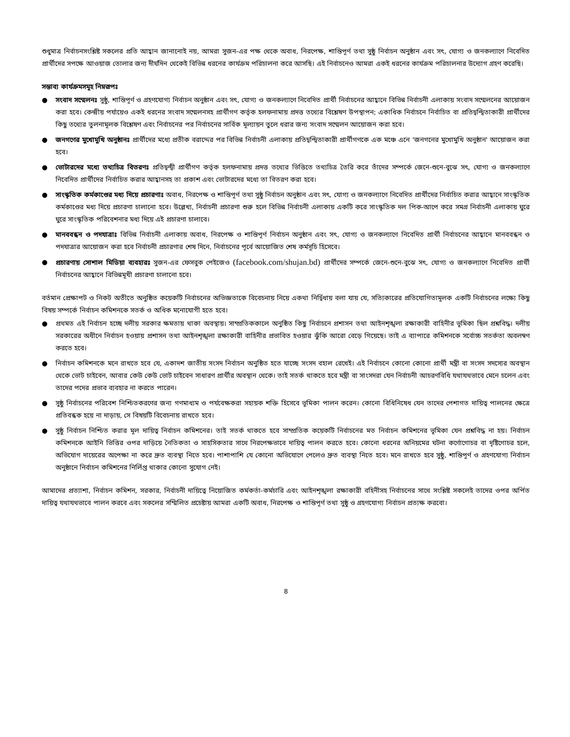শুধুমাত্র নির্বাচনসংশ্লিষ্ট সকলের প্রতি আহ্বান জানানোই নয়, আমরা সুজন-এর পক্ষ থেকে অবাধ, নিরপেক্ষ, শান্তিপূর্ণ তথা সুষ্ঠু নির্বাচন অনুষ্ঠান এবং সৎ, যোগ্য ও জনকল্যাণে নিবেদিত প্রার্থীদের সপক্ষে আওয়াজ তোলার জন্য দীর্ঘদিন থেকেই বিভিন্ন ধরনের কার্যক্রম পরিচালনা করে আসছি। এই নির্বাচনেও আমরা একই ধরনের কার্যক্রম পরিচালনার উদ্যোগ গ্রহণ করেছি।
সম্ভাব্য কার্যক্রমসমূহ নিম্নরূপঃ
● সংবাদ সম্মেলনঃ সুষ্ঠু, শান্তিপূর্ণ ও গ্রহণযোগ্য নির্বাচন অনুষ্ঠান এবং সৎ, যোগ্য ও জনকল্যাণে নিবেদিত প্রার্থী নির্বাচনের আহ্বানে বিভিন্ন নির্বাচনী এলাকায় সংবাদ সম্মেলনের আয়োজন করা হবে। কেন্দ্রীয় পর্যায়েও একই ধরনের সংবাদ সম্মেলনসহ প্রার্থীগণ কর্তৃক হলফনামায় প্রদত্ত তথ্যের বিশ্লেষণ উপস্থাপন; একাধিক নির্বাচনে নির্বাচিত বা প্রতিদ্বন্দ্বিতাকারী প্রার্থীদের কিছু তথ্যের তুলনামূলক বিশ্লেষণ এবং নির্বাচনের পর নির্বাচনের সার্বিক মূল্যায়ন তুলে ধরার জন্য সংবাদ সম্মেলন আয়োজন করা হবে।
● জনগণের মুখোমুখি অনুষ্ঠানঃ প্রার্থীদের মধ্যে প্রতীক বরাদ্দের পর বিভিন্ন নির্বাচনী এলাকায় প্রতিদ্বন্দ্বিতাকারী প্রার্থীগণকে এক মঞ্চে এনে ‘জনগনের মুখোমুখি অনুষ্ঠান' আয়োজন করা হবে।
● ভোটারদের মধ্যে তথ্যচিত্র বিতরণঃ প্রতিদ্বন্দ্বী প্রার্থীগণ কর্তৃক হলফনামায় প্রদত্ত তথ্যের ভিত্তিতে তথ্যচিত্র তৈরি করে তাঁদের সম্পর্কে জেনে-শুনে-বুঝে সৎ, যোগ্য ও জনকল্যাণে নিবেদিত প্রার্থীদের নির্বাচিত করার আহ্বানসহ তা প্রকাশ এবং ভোটারদের মধ্যে তা বিতরণ করা হবে।
● সাংস্কৃতিক কর্মকাণ্ডের মধ্য দিয়ে প্রচারণাঃ অবাধ, নিরপেক্ষ ও শান্তিপূর্ণ তথা সুষ্ঠু নির্বাচন অনুষ্ঠান এবং সৎ, যোগ্য ও জনকল্যাণে নিবেদিত প্রার্থীদের নির্বাচিত করার আহ্বানে সাংস্কৃতিক কর্মকাণ্ডের মধ্য দিয়ে প্রচারণা চালানো হবে। উল্লেখ্য, নির্বাচনী প্রচারণা শুরু হলে বিভিন্ন নির্বাচনী এলাকায় একটি করে সাংস্কৃতিক দল পিক-আপে করে সমগ্র নির্বাচনী এলাকায় ঘুরে ঘুরে সাংস্কৃতিক পরিবেশনার মধ্য দিয়ে এই প্রচারণা চালাবে।
● মানববন্ধন ও পদযাত্রাঃ বিভিন্ন নির্বাচনী এলাকায় অবাধ, নিরপেক্ষ ও শান্তিপূর্ণ নির্বাচন অনুষ্ঠান এবং সৎ, যোগ্য ও জনকল্যাণে নিবেদিত প্রার্থী নির্বাচনের আহ্বানে মানববন্ধন ও পদযাত্রার আয়োজন করা হবে নির্বাচনী প্রচারণার শেষ দিনে, নির্বাচনের পূর্বে আয়োজিত শেষ কর্মসূচি হিসেবে।
● প্রচারণায় সোশাল মিডিয়া ব্যবহারঃ সুজন-এর ফেসবুক পেইজেও (facebook.com/shujan.bd) প্রার্থীদের সম্পর্কে জেনে-শুনে-বুঝে সৎ, যোগ্য ও জনকল্যাণে নিবেদিত প্রার্থী নির্বাচনের আহ্বানে বিভিন্নমূখী প্রচারণা চালানো হবে।
বর্তমান প্রেক্ষাপট ও নিকট অতীতে অনুষ্ঠিত কয়েকটি নির্বাচনের অভিজ্ঞতাকে বিবেচনায় নিয়ে একথা নির্দ্বিধায় বলা যায় যে, সত্যিকারের প্রতিযোগিতামূলক একটি নির্বাচনের লক্ষ্যে কিছু বিষয় সম্পর্কে নির্বাচন কমিশনকে সতর্ক ও অধিক মনোযোগী হতে হবে।
● প্রথমত এই নির্বাচন হচ্ছে দলীয় সরকার ক্ষমতায় থাকা অবস্থায়। সাম্প্রতিককালে অনুষ্ঠিত কিছু নির্বাচনে প্রশাসন তথা আইনশৃঙ্খলা রক্ষাকারী বাহিনীর ভূমিকা ছিল প্রশ্নবিদ্ধ। দলীয় সরকারের অধীনে নির্বাচন হওয়ায় প্রশাসন তথা আইনশৃঙ্খলা রক্ষাকারী বাহিনীর প্রভাবিত হওয়ার ঝুঁকি আরো বেড়ে গিয়েছে। তাই এ ব্যাপারে কমিশনকে সর্বোচ্চ সতর্কতা অবলম্বণ করতে হবে।
● নির্বাচন কমিশনকে মনে রাখতে হবে যে, একাদশ জাতীয় সংসদ নির্বাচন অনুষ্ঠিত হতে যাচ্ছে সংসদ বহাল রেখেই। এই নির্বাচনে কোনো কোনো প্রার্থী মন্ত্রী বা সংসদ সদস্যের অবস্থান থেকে ভোট চাইবেন, আবার কেউ কেউ ভোট চাইবেন সাধারণ প্রার্থীর অবস্থান থেকে। তাই সতর্ক থাকতে হবে মন্ত্রী বা সাংসদরা যেন নির্বাচনী আচরণবিধি যথাযথভাবে মেনে চলেন এবং তাদের পদের প্রভাব ব্যবহার না করতে পারেন।
● সুষ্ঠু নির্বাচনের পরিবেশ নিশ্চিতকরণের জন্য গণমাধ্যম ও পর্যবেক্ষকরা সহায়ক শক্তি হিসেবে ভূমিকা পালন করেন। কোনো বিধিনিষেধ যেন তাদের পেশাগত দায়িত্ব পালনের ক্ষেত্রে প্রতিবন্ধক হয়ে না দাড়ায়, সে বিষয়টি বিবেচনায় রাখতে হবে।
● সুষ্ঠু নির্বাচন নিশ্চিত করার মূল দায়িত্ব নির্বাচন কমিশনের। তাই সতর্ক থাকতে হবে সাম্প্রতিক কয়েকটি নির্বাচনের মত নির্বাচন কমিশনের ভূমিকা যেন প্রশ্নবিদ্ধ না হয়। নির্বাচন কমিশনকে আইনি ভিত্তির ওপর দাড়িয়ে নৈতিকতা ও সাহসিকতার সাথে নিরপেক্ষভাবে দায়িত্ব পালন করতে হবে। কোনো ধরনের অনিয়মের ঘটনা কর্ণোগোচর বা দৃষ্টিগোচর হলে, অভিযোগ দায়েরের অপেক্ষা না করে দ্রুত ব্যবস্থা নিতে হবে। পাশাপাশি যে কোনো অভিযোগে পেলেও দ্রুত ব্যবস্থা নিতে হবে। মনে রাখতে হবে সুষ্ঠু, শান্তিপূর্ণ ও গ্রহণযোগ্য নির্বাচন অনুষ্ঠানে নির্বাচন কমিশনের নির্লিপ্ত থাকার কোনো সুযোগ নেই।
আমাদের প্রত্যাশা, নির্বাচন কমিশন, সরকার, নির্বাচনী দায়িত্বে নিয়োজিত কর্মকর্তা-কর্মচারি এবং আইনশৃঙ্খলা রক্ষাকারী বহিনীসহ নির্বাচনের সাথে সংশ্লিষ্ট সকলেই তাদের ওপর অর্পিত দায়িত্ব যথাযথভাবে পালন করবে এবং সকলের সম্মিলিত প্রচেষ্টায় আমরা একটি অবাধ, নিরপেক্ষ ও শান্তিপূর্ণ তথা সুষ্ঠু ও গ্রহণযোগ্য নির্বাচন প্রত্যক্ষ করবো।
৪